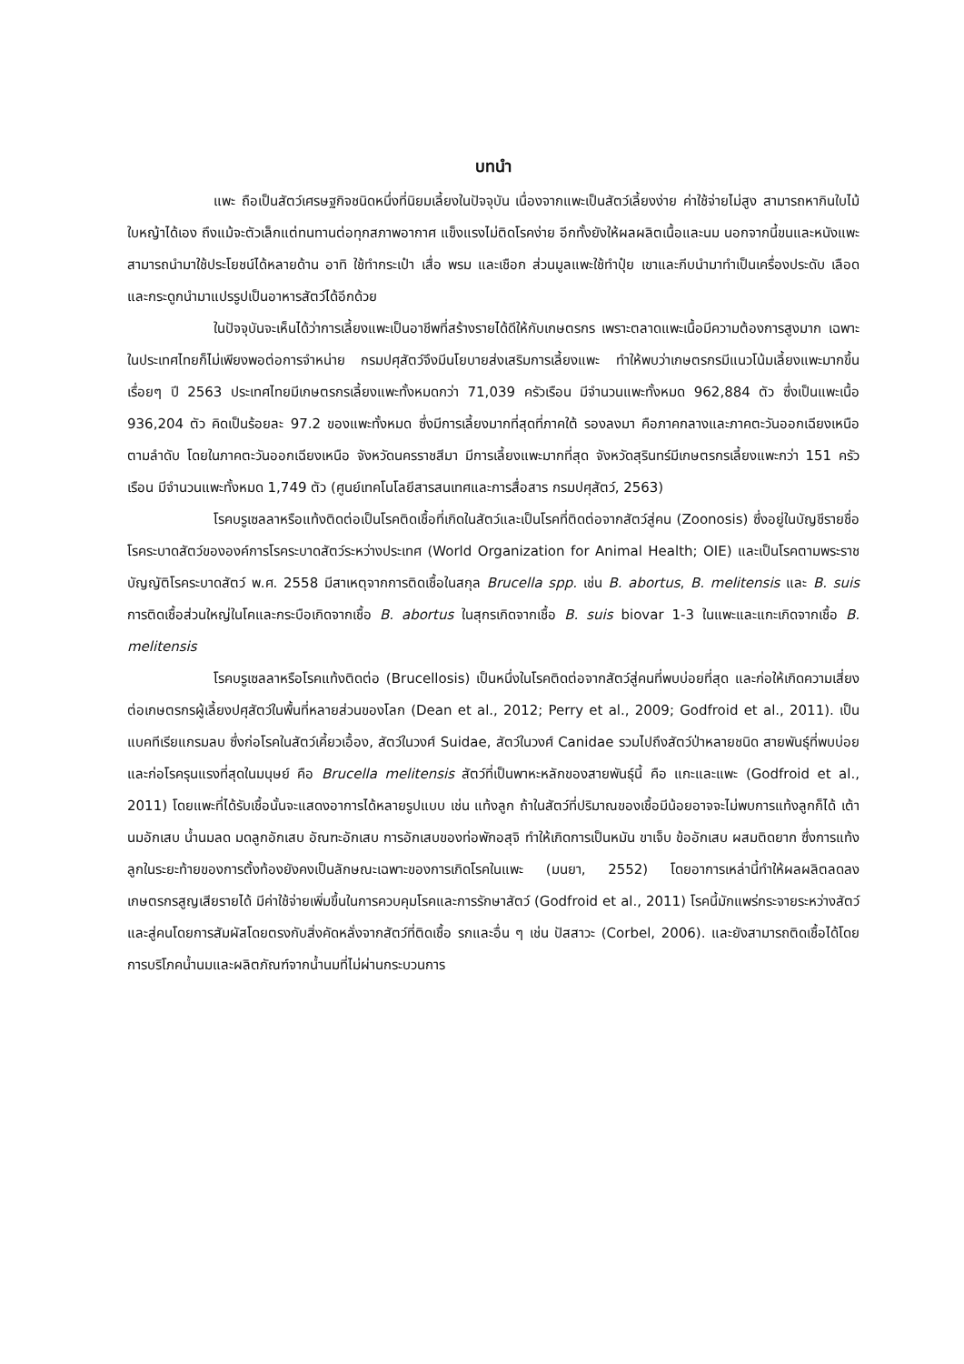บทนำ
แพะ ถือเป็นสัตว์เศรษฐกิจชนิดหนึ่งที่นิยมเลี้ยงในปัจจุบัน เนื่องจากแพะเป็นสัตว์เลี้ยงง่าย ค่าใช้จ่ายไม่สูง สามารถหากินใบไม้ใบหญ้าได้เอง ถึงแม้จะตัวเล็กแต่ทนทานต่อทุกสภาพอากาศ แข็งแรงไม่ติดโรคง่าย อีกทั้งยังให้ผลผลิตเนื้อและนม นอกจากนี้ขนและหนังแพะสามารถนำมาใช้ประโยชน์ได้หลายด้าน อาทิ ใช้ทำกระเป๋า เสื่อ พรม และเชือก ส่วนมูลแพะใช้ทำปุ๋ย เขาและกีบนำมาทำเป็นเครื่องประดับ เลือดและกระดูกนำมาแปรรูปเป็นอาหารสัตว์ได้อีกด้วย
ในปัจจุบันจะเห็นได้ว่าการเลี้ยงแพะเป็นอาชีพที่สร้างรายได้ดีให้กับเกษตรกร เพราะตลาดแพะเนื้อมีความต้องการสูงมาก เฉพาะในประเทศไทยก็ไม่เพียงพอต่อการจำหน่าย กรมปศุสัตว์จึงมีนโยบายส่งเสริมการเลี้ยงแพะ ทำให้พบว่าเกษตรกรมีแนวโน้มเลี้ยงแพะมากขึ้นเรื่อยๆ ปี 2563 ประเทศไทยมีเกษตรกรเลี้ยงแพะทั้งหมดกว่า 71,039 ครัวเรือน มีจำนวนแพะทั้งหมด 962,884 ตัว ซึ่งเป็นแพะเนื้อ 936,204 ตัว คิดเป็นร้อยละ 97.2 ของแพะทั้งหมด ซึ่งมีการเลี้ยงมากที่สุดที่ภาคใต้ รองลงมา คือภาคกลางและภาคตะวันออกเฉียงเหนือ ตามลำดับ โดยในภาคตะวันออกเฉียงเหนือ จังหวัดนครราชสีมา มีการเลี้ยงแพะมากที่สุด จังหวัดสุรินทร์มีเกษตรกรเลี้ยงแพะกว่า 151 ครัวเรือน มีจำนวนแพะทั้งหมด 1,749 ตัว (ศูนย์เทคโนโลยีสารสนเทศและการสื่อสาร กรมปศุสัตว์, 2563)
โรคบรูเซลลาหรือแท้งติดต่อเป็นโรคติดเชื้อที่เกิดในสัตว์และเป็นโรคที่ติดต่อจากสัตว์สู่คน (Zoonosis) ซึ่งอยู่ในบัญชีรายชื่อโรคระบาดสัตว์ขององค์การโรคระบาดสัตว์ระหว่างประเทศ (World Organization for Animal Health; OIE) และเป็นโรคตามพระราชบัญญัติโรคระบาดสัตว์ พ.ศ. 2558 มีสาเหตุจากการติดเชื้อในสกุล Brucella spp. เช่น B. abortus, B. melitensis และ B. suis การติดเชื้อส่วนใหญ่ในโคและกระบือเกิดจากเชื้อ B. abortus ในสุกรเกิดจากเชื้อ B. suis biovar 1-3 ในแพะและแกะเกิดจากเชื้อ B. melitensis
โรคบรูเซลลาหรือโรคแท้งติดต่อ (Brucellosis) เป็นหนึ่งในโรคติดต่อจากสัตว์สู่คนที่พบบ่อยที่สุด และก่อให้เกิดความเสี่ยงต่อเกษตรกรผู้เลี้ยงปศุสัตว์ในพื้นที่หลายส่วนของโลก (Dean et al., 2012; Perry et al., 2009; Godfroid et al., 2011). เป็นแบคทีเรียแกรมลบ ซึ่งก่อโรคในสัตว์เคี้ยวเอื้อง, สัตว์ในวงศ์ Suidae, สัตว์ในวงศ์ Canidae รวมไปถึงสัตว์ป่าหลายชนิด สายพันธุ์ที่พบบ่อยและก่อโรครุนแรงที่สุดในมนุษย์ คือ Brucella melitensis สัตว์ที่เป็นพาหะหลักของสายพันธุ์นี้ คือ แกะและแพะ (Godfroid et al., 2011) โดยแพะที่ได้รับเชื้อนั้นจะแสดงอาการได้หลายรูปแบบ เช่น แท้งลูก ถ้าในสัตว์ที่ปริมาณของเชื้อมีน้อยอาจจะไม่พบการแท้งลูกก็ได้ เต้านมอักเสบ น้ำนมลด มดลูกอักเสบ อัณฑะอักเสบ การอักเสบของท่อพักอสุจิ ทำให้เกิดการเป็นหมัน ขาเจ็บ ข้ออักเสบ ผสมติดยาก ซึ่งการแท้งลูกในระยะท้ายของการตั้งท้องยังคงเป็นลักษณะเฉพาะของการเกิดโรคในแพะ (มนยา, 2552) โดยอาการเหล่านี้ทำให้ผลผลิตลดลง เกษตรกรสูญเสียรายได้ มีค่าใช้จ่ายเพิ่มขึ้นในการควบคุมโรคและการรักษาสัตว์ (Godfroid et al., 2011) โรคนี้มักแพร่กระจายระหว่างสัตว์และสู่คนโดยการสัมผัสโดยตรงกับสิ่งคัดหลั่งจากสัตว์ที่ติดเชื้อ รกและอื่น ๆ เช่น ปัสสาวะ (Corbel, 2006). และยังสามารถติดเชื้อได้โดยการบริโภคน้ำนมและผลิตภัณฑ์จากน้ำนมที่ไม่ผ่านกระบวนการ